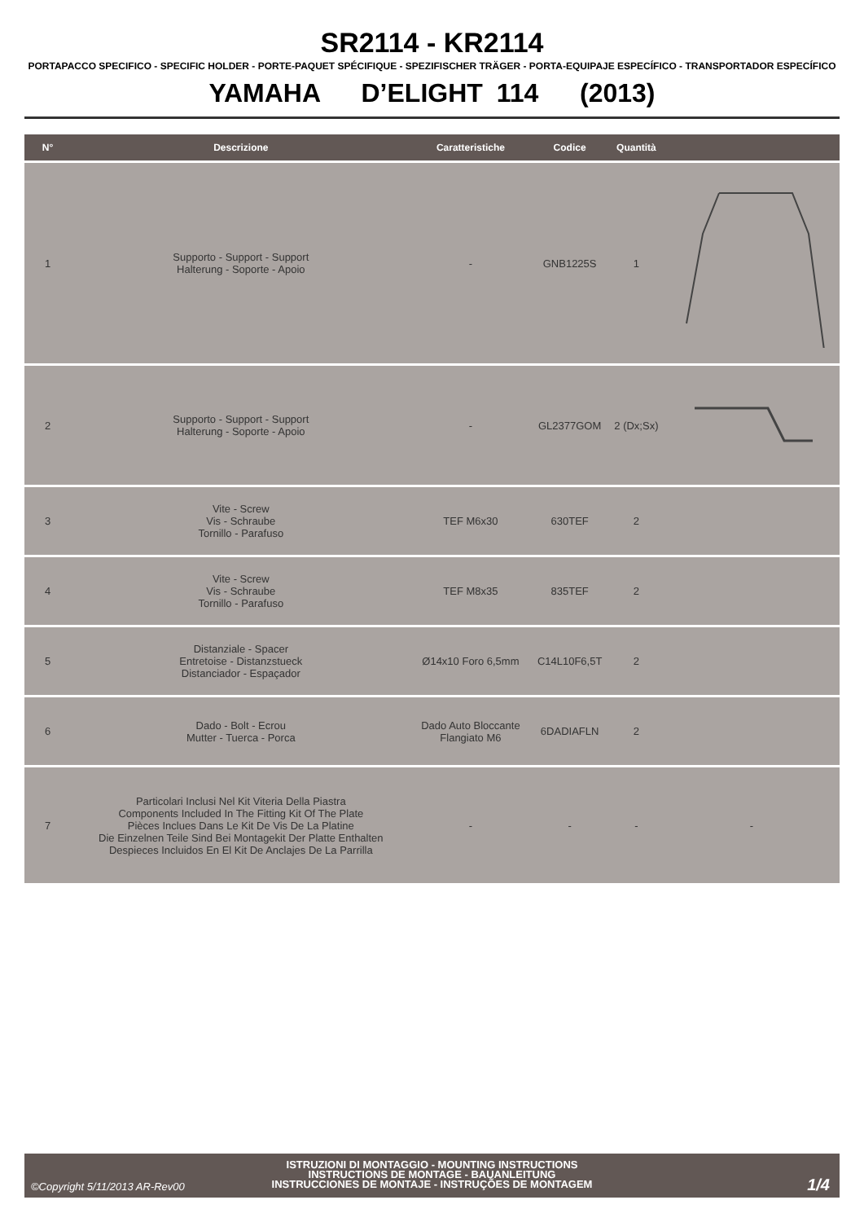SR2114 - KR2114
PORTAPACCO SPECIFICO - SPECIFIC HOLDER - PORTE-PAQUET SPÉCIFIQUE - SPEZIFISCHER TRÄGER - PORTA-EQUIPAJE ESPECÍFICO - TRANSPORTADOR ESPECÍFICO
YAMAHA D’ELIGHT 114 (2013)
| N° | Descrizione | Caratteristiche | Codice | Quantità | |
| --- | --- | --- | --- | --- | --- |
| 1 | Supporto - Support - Support Halterung - Soporte - Apoio | - | GNB1225S | 1 | |
| 2 | Supporto - Support - Support Halterung - Soporte - Apoio | - | GL2377GOM | 2 (Dx;Sx) | |
| 3 | Vite - Screw Vis - Schraube Tornillo - Parafuso | TEF M6x30 | 630TEF | 2 | |
| 4 | Vite - Screw Vis - Schraube Tornillo - Parafuso | TEF M8x35 | 835TEF | 2 | |
| 5 | Distanziale - Spacer Entretoise - Distanzstueck Distanciador - Espaçador | Ø14x10 Foro 6,5mm | C14L10F6,5T | 2 | |
| 6 | Dado - Bolt - Ecrou Mutter - Tuerca - Porca | Dado Auto Bloccante Flangiato M6 | 6DADIAFLN | 2 | |
| 7 | Particolari Inclusi Nel Kit Viteria Della Piastra Components Included In The Fitting Kit Of The Plate Pièces Inclues Dans Le Kit De Vis De La Platine Die Einzelnen Teile Sind Bei Montagekit Der Platte Enthalten Despieces Incluidos En El Kit De Anclajes De La Parrilla | - | - | - | - |
ISTRUZIONI DI MONTAGGIO - MOUNTING INSTRUCTIONS
INSTRUCTIONS DE MONTAGE - BAUANLEITUNG
INSTRUCCIONES DE MONTAJE - INSTRUÇÕES DE MONTAGEM
©Copyright 5/11/2013 AR-Rev00 1/4